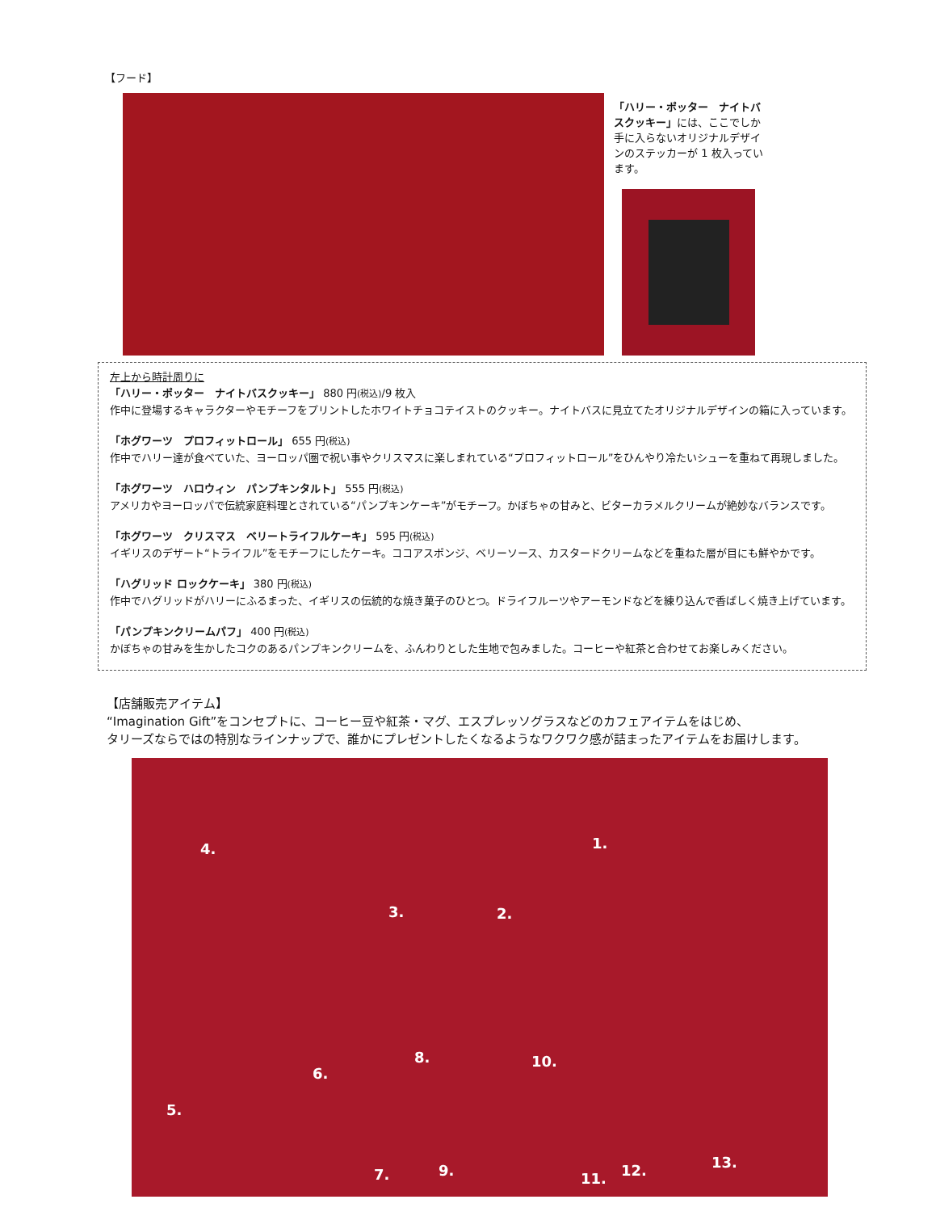【フード】
「ハリー・ポッター　ナイトバスクッキー」には、ここでしか手に入らないオリジナルデザインのステッカーが 1 枚入っています。
左上から時計周りに
「ハリー・ポッター　ナイトバスクッキー」 880 円(税込)/9 枚入
作中に登場するキャラクターやモチーフをプリントしたホワイトチョコテイストのクッキー。ナイトバスに見立てたオリジナルデザインの箱に入っています。
「ホグワーツ　プロフィットロール」 655 円(税込)
作中でハリー達が食べていた、ヨーロッパ圏で祝い事やクリスマスに楽しまれている“プロフィットロール”をひんやり冷たいシューを重ねて再現しました。
「ホグワーツ　ハロウィン　パンプキンタルト」 555 円(税込)
アメリカやヨーロッパで伝統家庭料理とされている“パンプキンケーキ”がモチーフ。かぼちゃの甘みと、ビターカラメルクリームが絶妙なバランスです。
「ホグワーツ　クリスマス　ベリートライフルケーキ」 595 円(税込)
イギリスのデザート“トライフル”をモチーフにしたケーキ。ココアスポンジ、ベリーソース、カスタードクリームなどを重ねた層が目にも鮮やかです。
「ハグリッド ロックケーキ」 380 円(税込)
作中でハグリッドがハリーにふるまった、イギリスの伝統的な焼き菓子のひとつ。ドライフルーツやアーモンドなどを練り込んで香ばしく焼き上げています。
「パンプキンクリームパフ」 400 円(税込)
かぼちゃの甘みを生かしたコクのあるパンプキンクリームを、ふんわりとした生地で包みました。コーヒーや紅茶と合わせてお楽しみください。
【店舗販売アイテム】
“Imagination Gift”をコンセプトに、コーヒー豆や紅茶・マグ、エスプレッソグラスなどのカフェアイテムをはじめ、
タリーズならではの特別なラインナップで、誰かにプレゼントしたくなるようなワクワク感が詰まったアイテムをお届けします。
1.
2. 3.
4.
5.
6.
7.
8.
9.
10.
11. 12. 13.